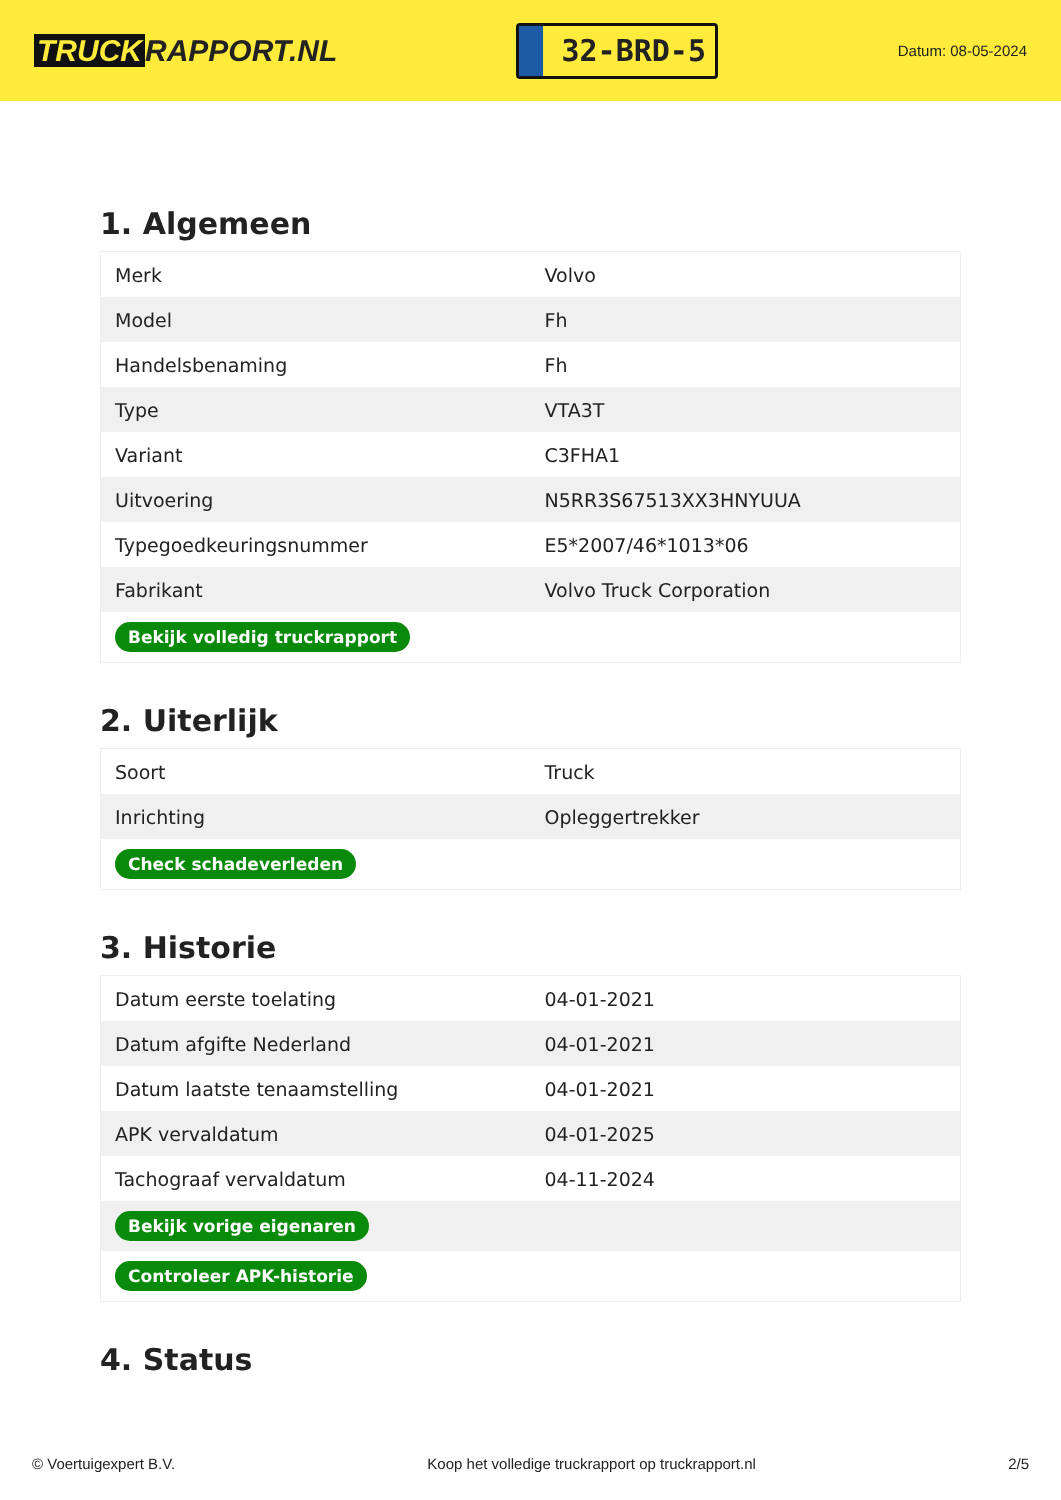TRUCK RAPPORT.NL
32-BRD-5
Datum: 08-05-2024
1. Algemeen
| Merk | Volvo |
| Model | Fh |
| Handelsbenaming | Fh |
| Type | VTA3T |
| Variant | C3FHA1 |
| Uitvoering | N5RR3S67513XX3HNYUUA |
| Typegoedkeuringsnummer | E5*2007/46*1013*06 |
| Fabrikant | Volvo Truck Corporation |
| Bekijk volledig truckrapport | |
2. Uiterlijk
| Soort | Truck |
| Inrichting | Opleggertrekker |
| Check schadeverleden | |
3. Historie
| Datum eerste toelating | 04-01-2021 |
| Datum afgifte Nederland | 04-01-2021 |
| Datum laatste tenaamstelling | 04-01-2021 |
| APK vervaldatum | 04-01-2025 |
| Tachograaf vervaldatum | 04-11-2024 |
| Bekijk vorige eigenaren | |
| Controleer APK-historie | |
4. Status
© Voertuigexpert B.V. Koop het volledige truckrapport op truckrapport.nl 2/5